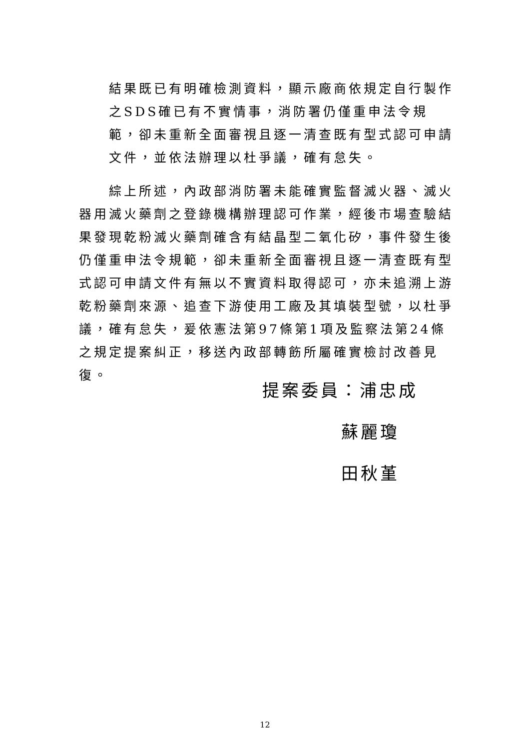結果既已有明確檢測資料，顯示廠商依規定自行製作之SDS確已有不實情事，消防署仍僅重申法令規範，卻未重新全面審視且逐一清查既有型式認可申請文件，並依法辦理以杜爭議，確有怠失。
綜上所述，內政部消防署未能確實監督滅火器、滅火器用滅火藥劑之登錄機構辦理認可作業，經後市場查驗結果發現乾粉滅火藥劑確含有結晶型二氧化矽，事件發生後仍僅重申法令規範，卻未重新全面審視且逐一清查既有型式認可申請文件有無以不實資料取得認可，亦未追溯上游乾粉藥劑來源、追查下游使用工廠及其填裝型號，以杜爭議，確有怠失，爰依憲法第97條第1項及監察法第24條之規定提案糾正，移送內政部轉飭所屬確實檢討改善見復。
提案委員：浦忠成
蘇麗瓊
田秋堇
12